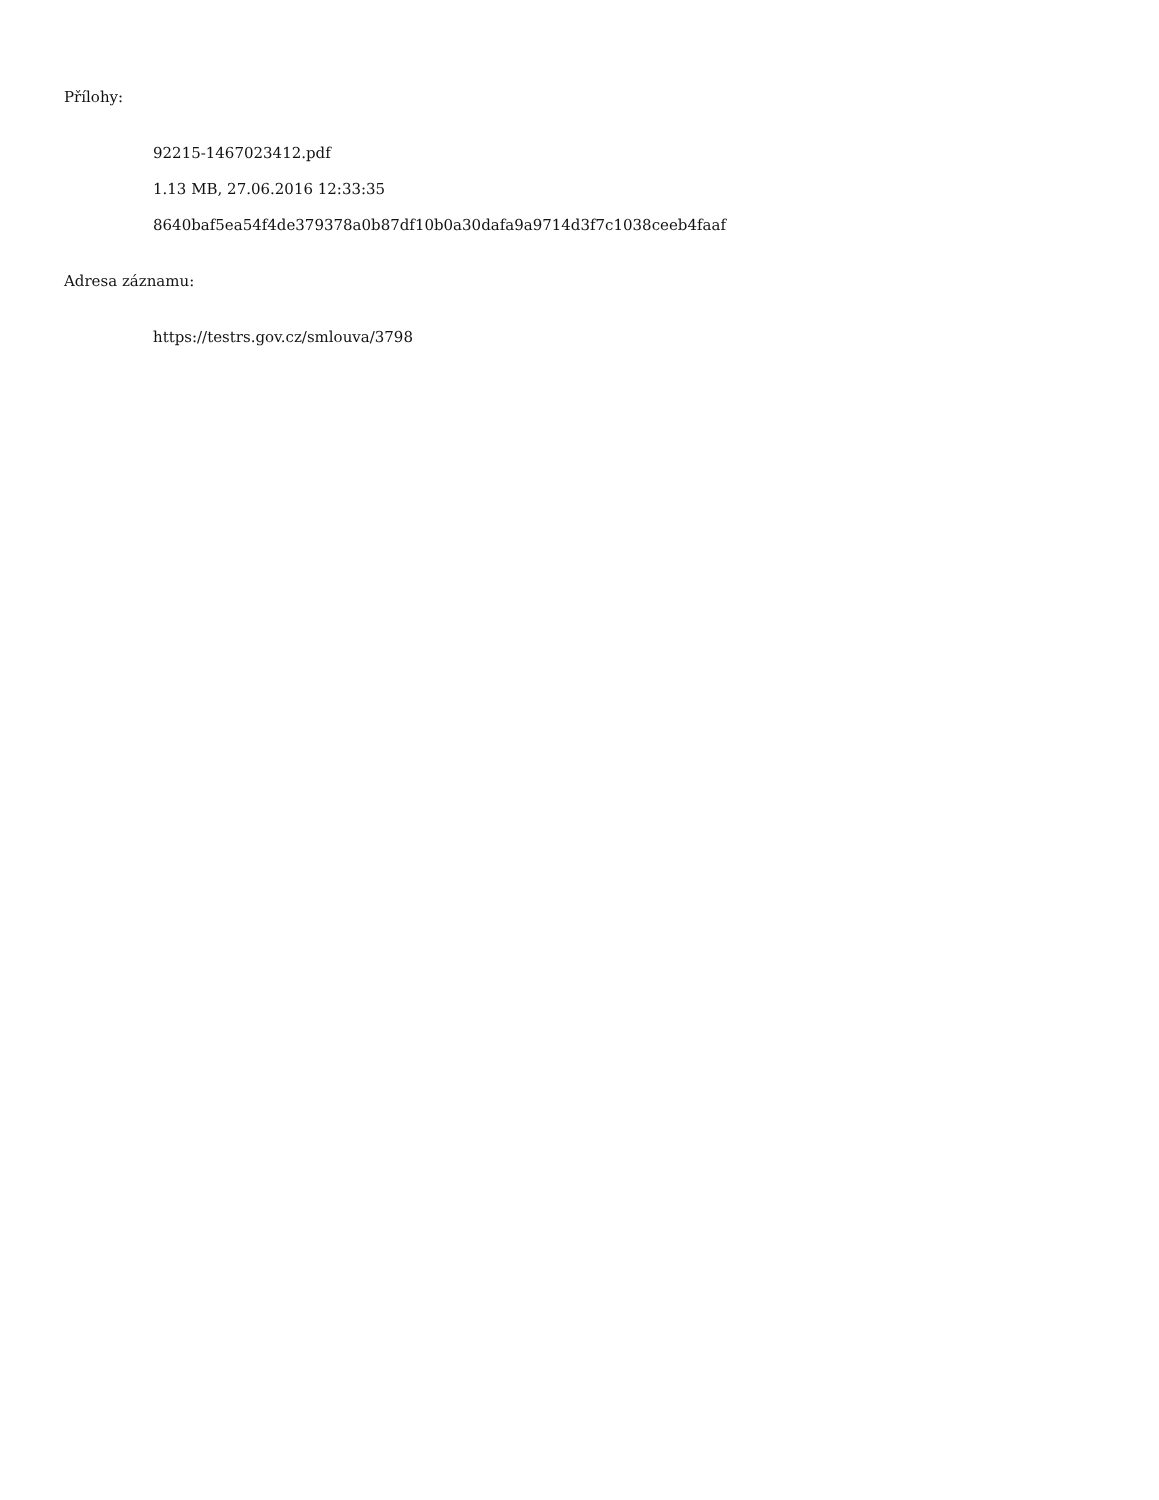Přílohy:
92215-1467023412.pdf
1.13 MB, 27.06.2016 12:33:35
8640baf5ea54f4de379378a0b87df10b0a30dafa9a9714d3f7c1038ceeb4faaf
Adresa záznamu:
https://testrs.gov.cz/smlouva/3798